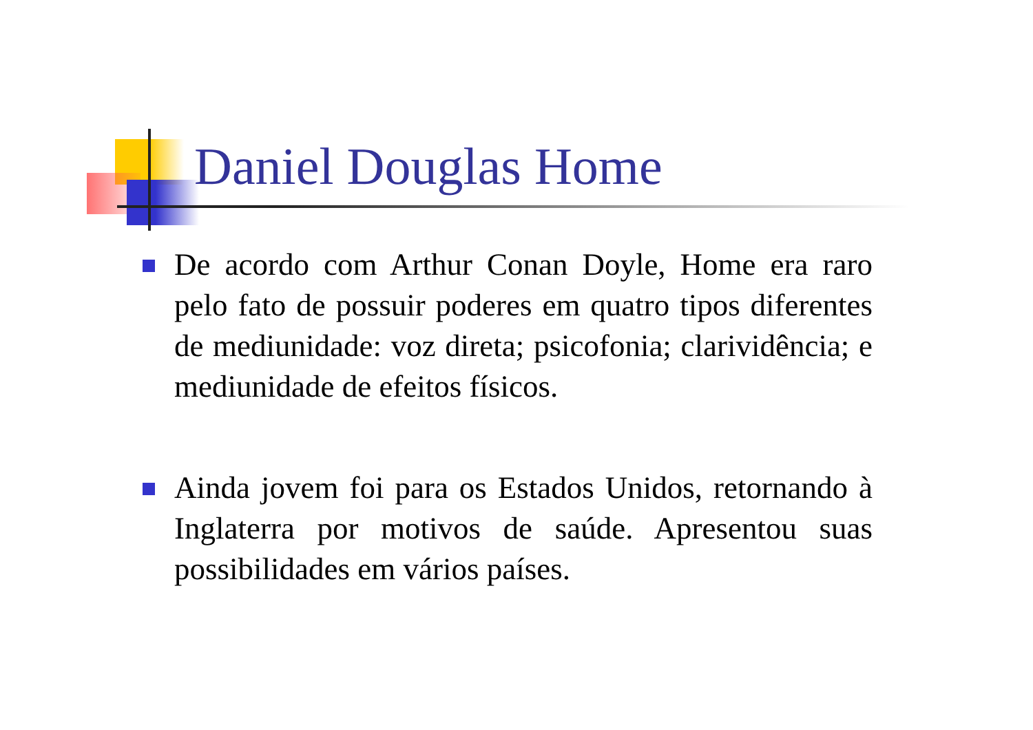Daniel Douglas Home
De acordo com Arthur Conan Doyle, Home era raro pelo fato de possuir poderes em quatro tipos diferentes de mediunidade: voz direta; psicofonia; clarividência; e mediunidade de efeitos físicos.
Ainda jovem foi para os Estados Unidos, retornando à Inglaterra por motivos de saúde. Apresentou suas possibilidades em vários países.